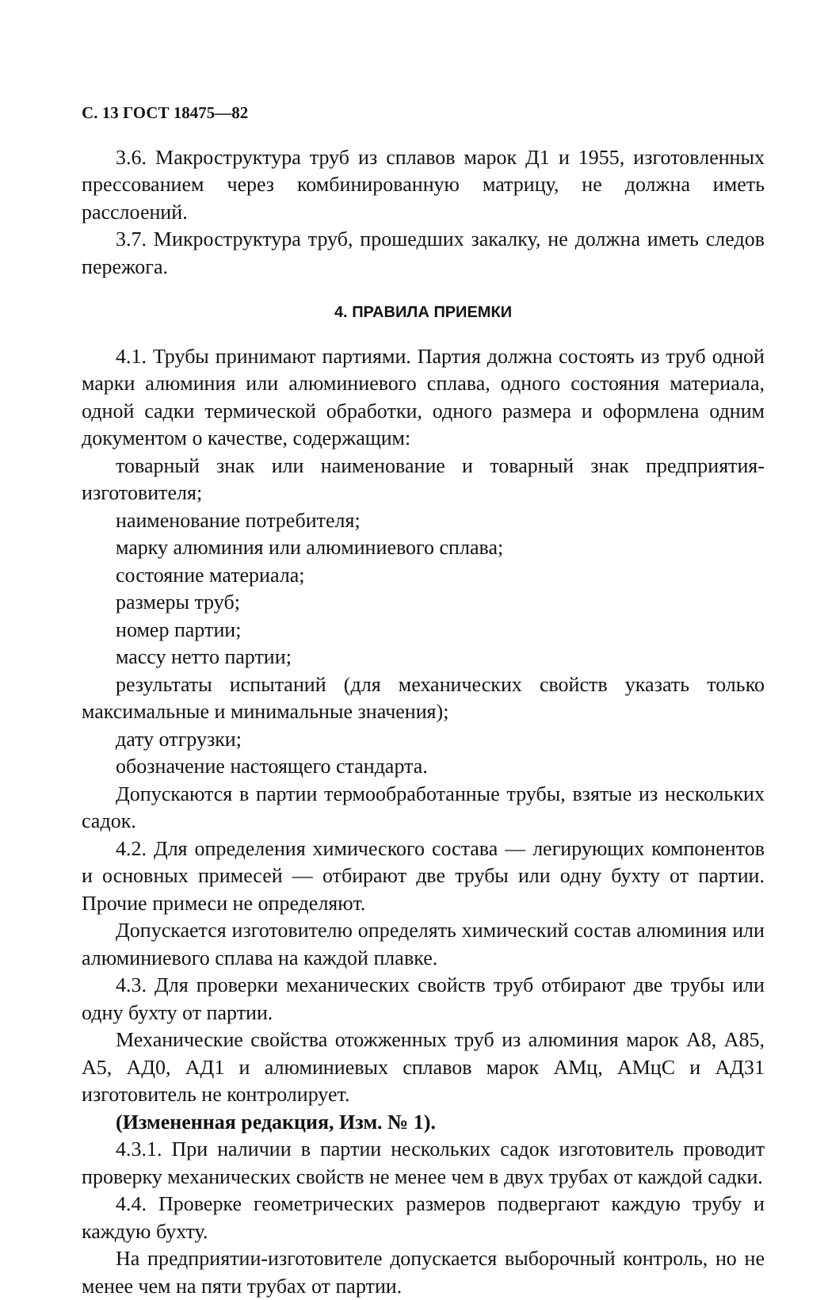С. 13 ГОСТ 18475—82
3.6. Макроструктура труб из сплавов марок Д1 и 1955, изготовленных прессованием через комбинированную матрицу, не должна иметь расслоений.
3.7. Микроструктура труб, прошедших закалку, не должна иметь следов пережога.
4. ПРАВИЛА ПРИЕМКИ
4.1. Трубы принимают партиями. Партия должна состоять из труб одной марки алюминия или алюминиевого сплава, одного состояния материала, одной садки термической обработки, одного размера и оформлена одним документом о качестве, содержащим:
товарный знак или наименование и товарный знак предприятия-изготовителя;
наименование потребителя;
марку алюминия или алюминиевого сплава;
состояние материала;
размеры труб;
номер партии;
массу нетто партии;
результаты испытаний (для механических свойств указать только максимальные и минимальные значения);
дату отгрузки;
обозначение настоящего стандарта.
Допускаются в партии термообработанные трубы, взятые из нескольких садок.
4.2. Для определения химического состава — легирующих компонентов и основных примесей — отбирают две трубы или одну бухту от партии. Прочие примеси не определяют.
Допускается изготовителю определять химический состав алюминия или алюминиевого сплава на каждой плавке.
4.3. Для проверки механических свойств труб отбирают две трубы или одну бухту от партии.
Механические свойства отожженных труб из алюминия марок А8, А85, А5, АД0, АД1 и алюминиевых сплавов марок АМц, АМцС и АД31 изготовитель не контролирует.
(Измененная редакция, Изм. № 1).
4.3.1. При наличии в партии нескольких садок изготовитель проводит проверку механических свойств не менее чем в двух трубах от каждой садки.
4.4. Проверке геометрических размеров подвергают каждую трубу и каждую бухту.
На предприятии-изготовителе допускается выборочный контроль, но не менее чем на пяти трубах от партии.